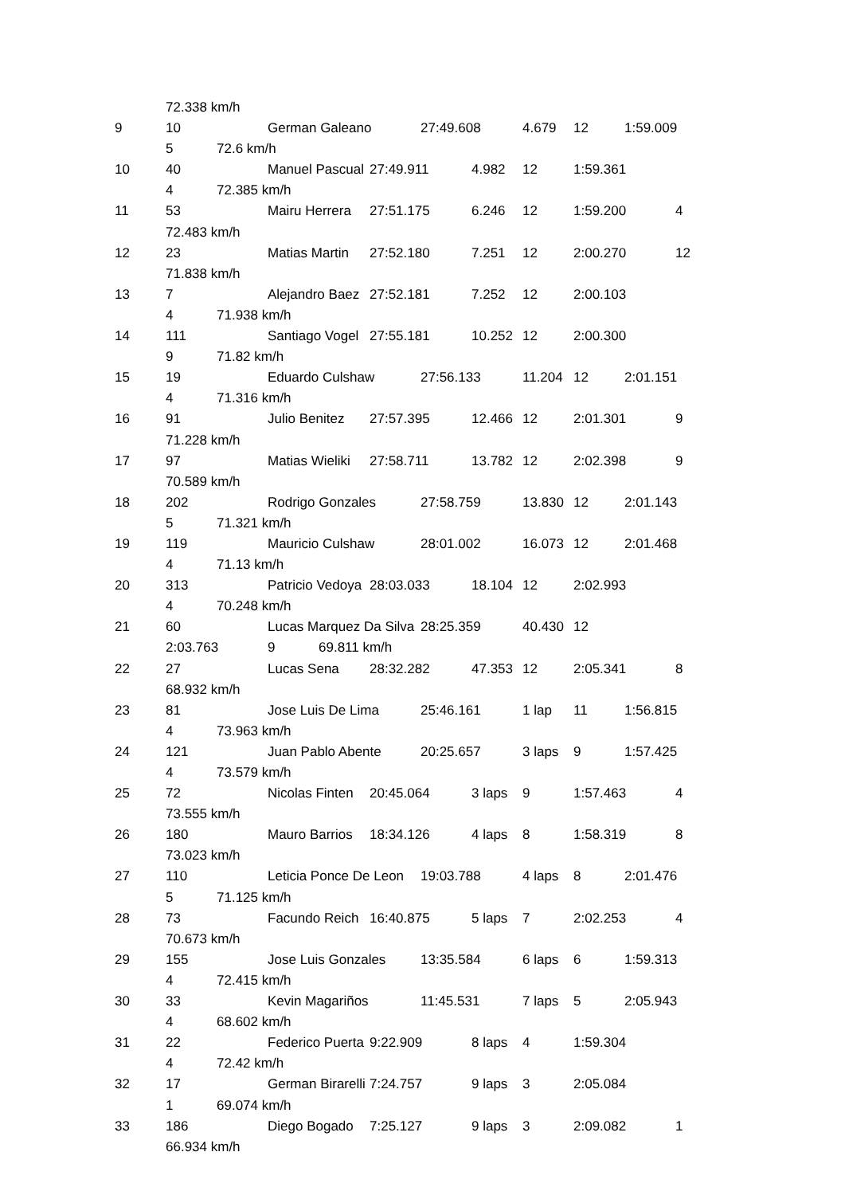72.338 km/h 9 10 German Galeano 27:49.608 4.679 12 1:59.009 5 72.6 km/h 10 40 Manuel Pascual 27:49.911 4.982 12 1:59.361 4 72.385 km/h 11 53 Mairu Herrera 27:51.175 6.246 12 1:59.200 4 72.483 km/h 12 23 Matias Martin 27:52.180 7.251 12 2:00.270 12 71.838 km/h 13 7 Alejandro Baez 27:52.181 7.252 12 2:00.103 4 71.938 km/h 14 111 Santiago Vogel 27:55.181 10.252 12 2:00.300 9 71.82 km/h 15 19 Eduardo Culshaw 27:56.133 11.204 12 2:01.151 4 71.316 km/h 16 91 Julio Benitez 27:57.395 12.466 12 2:01.301 9 71.228 km/h 17 97 Matias Wieliki 27:58.711 13.782 12 2:02.398 9 70.589 km/h 18 202 Rodrigo Gonzales 27:58.759 13.830 12 2:01.143 5 71.321 km/h 19 119 Mauricio Culshaw 28:01.002 16.073 12 2:01.468 4 71.13 km/h 20 313 Patricio Vedoya 28:03.033 18.104 12 2:02.993 4 70.248 km/h 21 60 Lucas Marquez Da Silva 28:25.359 40.430 12 2:03.763 9 69.811 km/h 22 27 Lucas Sena 28:32.282 47.353 12 2:05.341 8 68.932 km/h 23 81 Jose Luis De Lima 25:46.161 1 lap 11 1:56.815 4 73.963 km/h 24 121 Juan Pablo Abente 20:25.657 3 laps 9 1:57.425 4 73.579 km/h 25 72 Nicolas Finten 20:45.064 3 laps 9 1:57.463 4 73.555 km/h 26 180 Mauro Barrios 18:34.126 4 laps 8 1:58.319 8 73.023 km/h 27 110 Leticia Ponce De Leon 19:03.788 4 laps 8 2:01.476 5 71.125 km/h 28 73 Facundo Reich 16:40.875 5 laps 7 2:02.253 4 70.673 km/h 29 155 Jose Luis Gonzales 13:35.584 6 laps 6 1:59.313 4 72.415 km/h 30 33 Kevin Magariños 11:45.531 7 laps 5 2:05.943 4 68.602 km/h 31 22 Federico Puerta 9:22.909 8 laps 4 1:59.304 4 72.42 km/h 32 17 German Birarelli 7:24.757 9 laps 3 2:05.084 1 69.074 km/h 33 186 Diego Bogado 7:25.127 9 laps 3 2:09.082 1 66.934 km/h